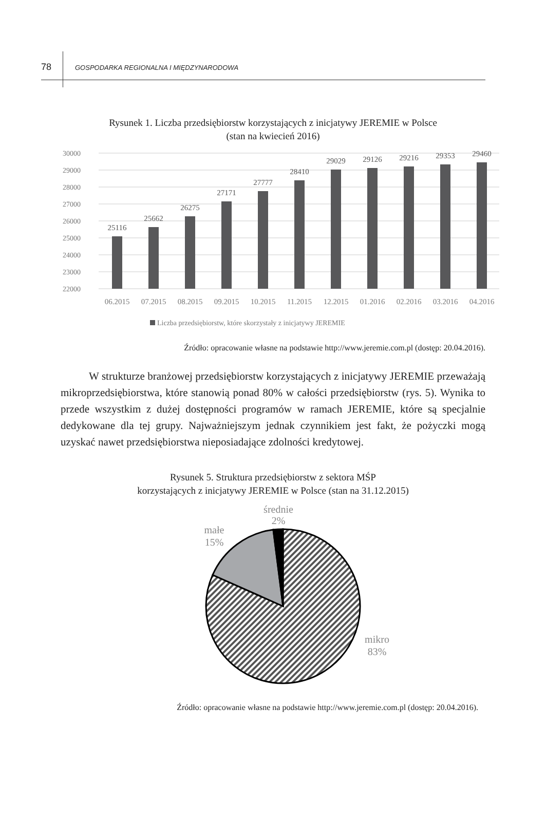78 GOSPODARKA REGIONALNA I MIĘDZYNARODOWA
Rysunek 1. Liczba przedsiębiorstw korzystających z inicjatywy JEREMIE w Polsce
(stan na kwiecień 2016)
30000
29000
28000
27000
26000
25000
24000
23000
22000
25116
25662
26275
27171
27777
28410
29029
29126
29216
29353
29460
06.2015
07.2015
08.2015
09.2015
10.2015
11.2015
12.2015
01.2016
02.2016
03.2016
04.2016
Liczba przedsiębiorstw, które skorzystały z inicjatywy JEREMIE
Źródło: opracowanie własne na podstawie http://www.jeremie.com.pl (dostęp: 20.04.2016).
W strukturze branżowej przedsiębiorstw korzystających z inicjatywy JEREMIE przeważają mikroprzedsiębiorstwa, które stanowią ponad 80% w całości przedsiębiorstw (rys. 5). Wynika to przede wszystkim z dużej dostępności programów w ramach JEREMIE, które są specjalnie dedykowane dla tej grupy. Najważniejszym jednak czynnikiem jest fakt, że pożyczki mogą uzyskać nawet przedsiębiorstwa nieposiadające zdolności kredytowej.
Rysunek 5. Struktura przedsiębiorstw z sektora MŚP
korzystających z inicjatywy JEREMIE w Polsce (stan na 31.12.2015)
średnie
2%
małe
15%
mikro
83%
Źródło: opracowanie własne na podstawie http://www.jeremie.com.pl (dostęp: 20.04.2016).